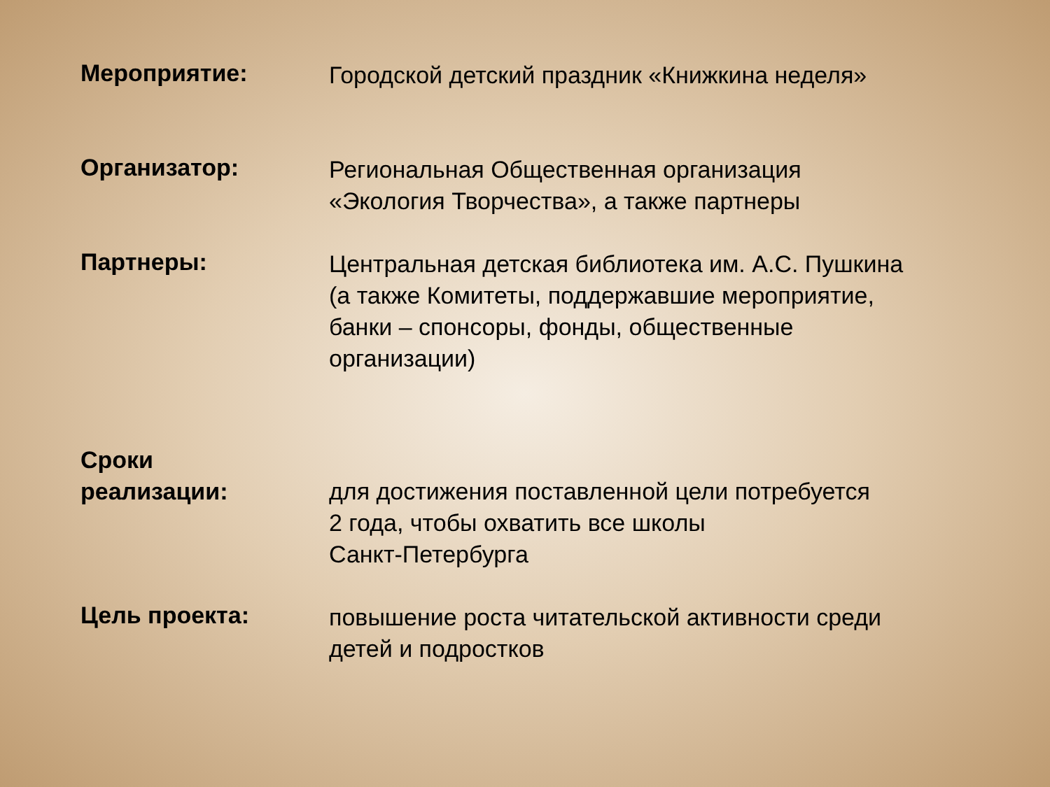Мероприятие:
Городской детский праздник «Книжкина неделя»
Организатор:
Региональная Общественная организация
«Экология Творчества», а также партнеры
Партнеры:
Центральная детская библиотека им. А.С. Пушкина
(а также Комитеты, поддержавшие мероприятие,
банки – спонсоры, фонды, общественные
организации)
Сроки
реализации:
для достижения поставленной цели потребуется
2 года, чтобы охватить все школы
Санкт-Петербурга
Цель проекта:
повышение роста читательской активности среди
детей и подростков